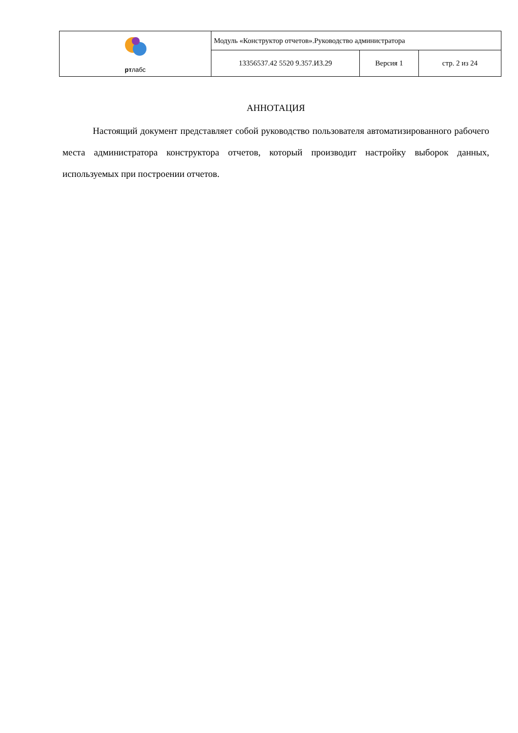| рт лабс | Модуль «Конструктор отчетов».Руководство администратора | | |
| | 13356537.42 5520 9.357.И3.29 | Версия 1 | стр. 2 из 24 |
АННОТАЦИЯ
Настоящий документ представляет собой руководство пользователя автоматизированного рабочего места администратора конструктора отчетов, который производит настройку выборок данных, используемых при построении отчетов.